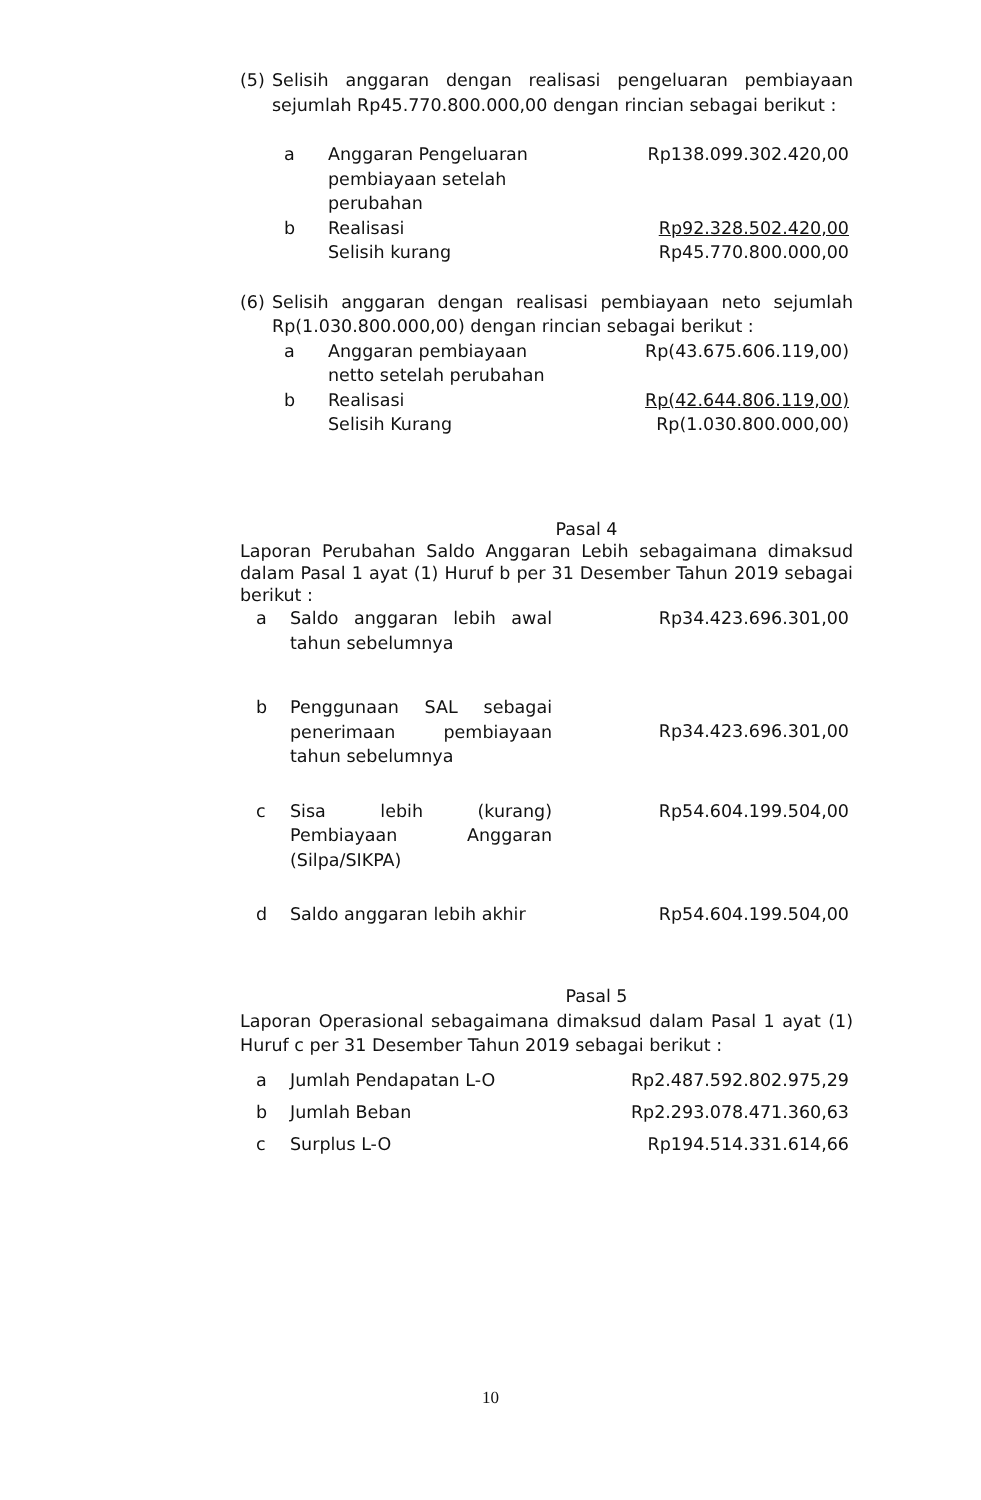| (5) | Selisih anggaran dengan realisasi pengeluaran pembiayaan sejumlah Rp45.770.800.000,00 dengan rincian sebagai berikut : |
| a | Anggaran Pengeluaran pembiayaan setelah perubahan | Rp138.099.302.420,00 |
| b | Realisasi | Rp92.328.502.420,00 |
| | Selisih kurang | Rp45.770.800.000,00 |
| (6) | Selisih anggaran dengan realisasi pembiayaan neto sejumlah Rp(1.030.800.000,00) dengan rincian sebagai berikut : |
| a | Anggaran pembiayaan netto setelah perubahan | Rp(43.675.606.119,00) |
| b | Realisasi | Rp(42.644.806.119,00) |
| | Selisih Kurang | Rp(1.030.800.000,00) |
Pasal 4
Laporan Perubahan Saldo Anggaran Lebih sebagaimana dimaksud dalam Pasal 1 ayat (1) Huruf b per 31 Desember Tahun 2019 sebagai berikut :
| a | Saldo anggaran lebih awal tahun sebelumnya | Rp34.423.696.301,00 |
| b | Penggunaan SAL sebagai penerimaan pembiayaan tahun sebelumnya | Rp34.423.696.301,00 |
| c | Sisa lebih (kurang) Pembiayaan Anggaran (Silpa/SIKPA) | Rp54.604.199.504,00 |
| d | Saldo anggaran lebih akhir | Rp54.604.199.504,00 |
Pasal 5
Laporan Operasional sebagaimana dimaksud dalam Pasal 1 ayat (1) Huruf c per 31 Desember Tahun 2019 sebagai berikut :
| a | Jumlah Pendapatan L-O | Rp2.487.592.802.975,29 |
| b | Jumlah Beban | Rp2.293.078.471.360,63 |
| c | Surplus L-O | Rp194.514.331.614,66 |
10